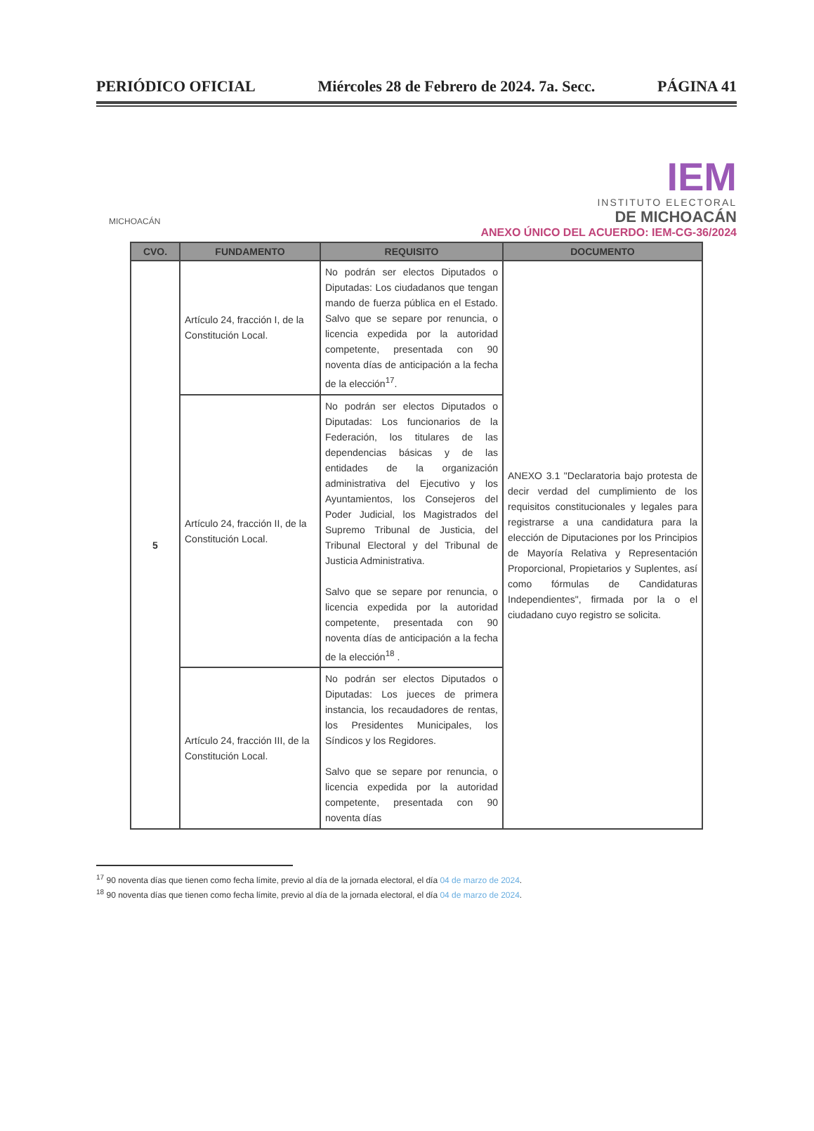PERIÓDICO OFICIAL Miércoles 28 de Febrero de 2024. 7a. Secc. PÁGINA 41
MICHOACÁN
IEM
INSTITUTO ELECTORAL
DE MICHOACÁN
ANEXO ÚNICO DEL ACUERDO: IEM-CG-36/2024
| CVO. | FUNDAMENTO | REQUISITO | DOCUMENTO |
| --- | --- | --- | --- |
| 5 | Artículo 24, fracción I, de la Constitución Local. | No podrán ser electos Diputados o Diputadas: Los ciudadanos que tengan mando de fuerza pública en el Estado. Salvo que se separe por renuncia, o licencia expedida por la autoridad competente, presentada con 90 noventa días de anticipación a la fecha de la elección<sup>17</sup>. | ANEXO 3.1 "Declaratoria bajo protesta de decir verdad del cumplimiento de los requisitos constitucionales y legales para registrarse a una candidatura para la elección de Diputaciones por los Principios de Mayoría Relativa y Representación Proporcional, Propietarios y Suplentes, así como fórmulas de Candidaturas Independientes", firmada por la o el ciudadano cuyo registro se solicita. |
| | Artículo 24, fracción II, de la Constitución Local. | No podrán ser electos Diputados o Diputadas: Los funcionarios de la Federación, los titulares de las dependencias básicas y de las entidades de la organización administrativa del Ejecutivo y los Ayuntamientos, los Consejeros del Poder Judicial, los Magistrados del Supremo Tribunal de Justicia, del Tribunal Electoral y del Tribunal de Justicia Administrativa. Salvo que se separe por renuncia, o licencia expedida por la autoridad competente, presentada con 90 noventa días de anticipación a la fecha de la elección<sup>18</sup> . | |
| | Artículo 24, fracción III, de la Constitución Local. | No podrán ser electos Diputados o Diputadas: Los jueces de primera instancia, los recaudadores de rentas, los Presidentes Municipales, los Síndicos y los Regidores. Salvo que se separe por renuncia, o licencia expedida por la autoridad competente, presentada con 90 noventa días | |
<sup>17</sup> 90 noventa días que tienen como fecha límite, previo al día de la jornada electoral, el día 04 de marzo de 2024.
<sup>18</sup> 90 noventa días que tienen como fecha límite, previo al día de la jornada electoral, el día 04 de marzo de 2024.